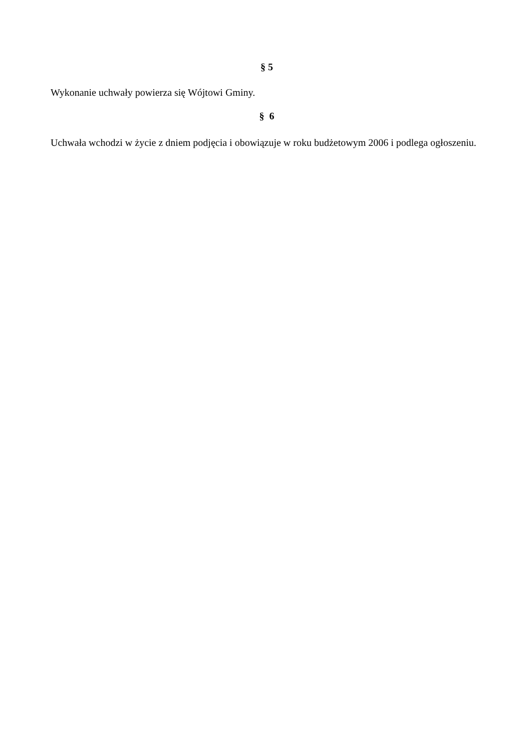§ 5
Wykonanie uchwały powierza się Wójtowi Gminy.
§ 6
Uchwała wchodzi w życie z dniem podjęcia i obowiązuje w roku budżetowym 2006 i podlega ogłoszeniu.